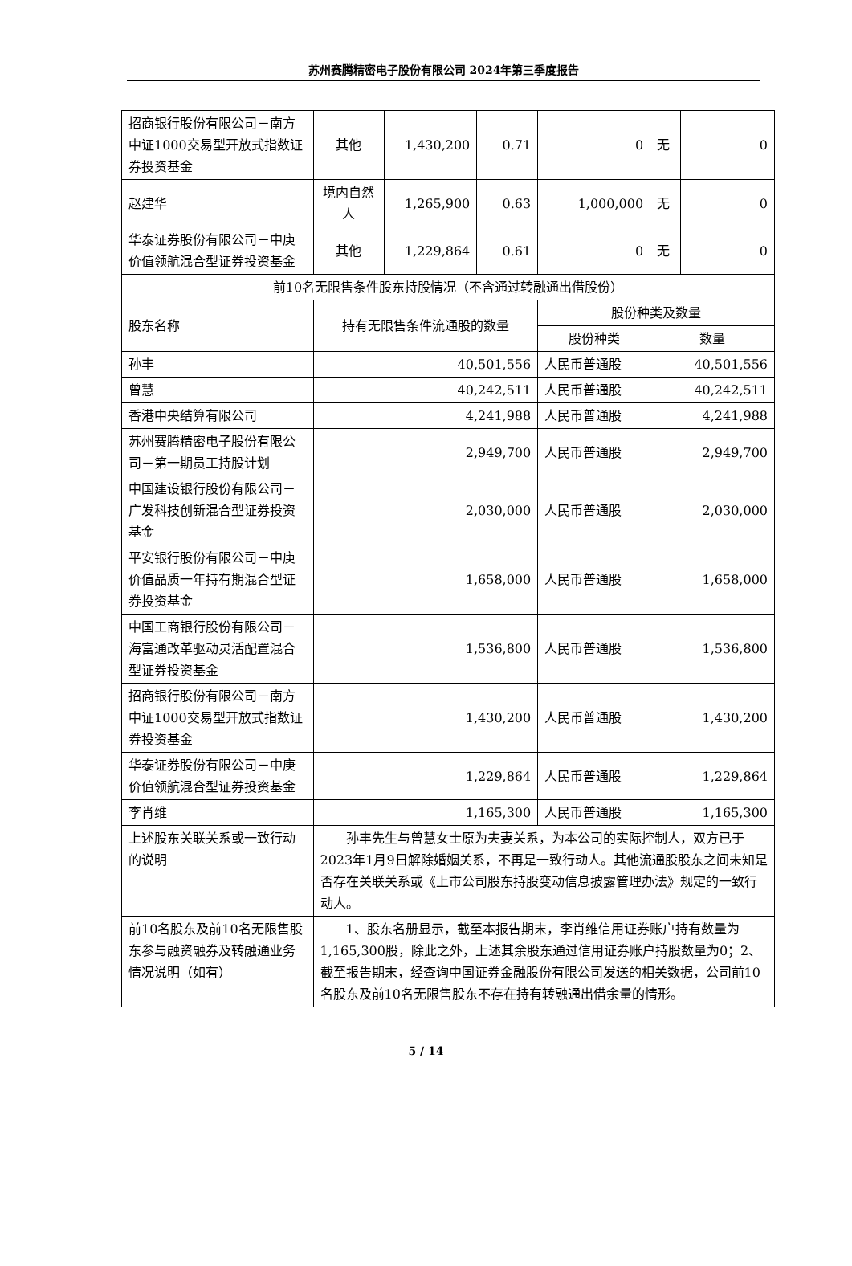苏州赛腾精密电子股份有限公司 2024年第三季度报告
| 招商银行股份有限公司－南方中证1000交易型开放式指数证券投资基金 | 其他 | 1,430,200 | 0.71 | 0 | 无 | 0 |
| 赵建华 | 境内自然人 | 1,265,900 | 0.63 | 1,000,000 | 无 | 0 |
| 华泰证券股份有限公司－中庚价值领航混合型证券投资基金 | 其他 | 1,229,864 | 0.61 | 0 | 无 | 0 |
| 前10名无限售条件股东持股情况（不含通过转融通出借股份） | | | | | | |
| 股东名称 | 持有无限售条件流通股的数量 | | | 股份种类及数量 | | |
| | | | | 股份种类 | 数量 | |
| 孙丰 | 40,501,556 | | | 人民币普通股 | 40,501,556 | |
| 曾慧 | 40,242,511 | | | 人民币普通股 | 40,242,511 | |
| 香港中央结算有限公司 | 4,241,988 | | | 人民币普通股 | 4,241,988 | |
| 苏州赛腾精密电子股份有限公司－第一期员工持股计划 | 2,949,700 | | | 人民币普通股 | 2,949,700 | |
| 中国建设银行股份有限公司－广发科技创新混合型证券投资基金 | 2,030,000 | | | 人民币普通股 | 2,030,000 | |
| 平安银行股份有限公司－中庚价值品质一年持有期混合型证券投资基金 | 1,658,000 | | | 人民币普通股 | 1,658,000 | |
| 中国工商银行股份有限公司－海富通改革驱动灵活配置混合型证券投资基金 | 1,536,800 | | | 人民币普通股 | 1,536,800 | |
| 招商银行股份有限公司－南方中证1000交易型开放式指数证券投资基金 | 1,430,200 | | | 人民币普通股 | 1,430,200 | |
| 华泰证券股份有限公司－中庚价值领航混合型证券投资基金 | 1,229,864 | | | 人民币普通股 | 1,229,864 | |
| 李肖维 | 1,165,300 | | | 人民币普通股 | 1,165,300 | |
| 上述股东关联关系或一致行动的说明 | 孙丰先生与曾慧女士原为夫妻关系，为本公司的实际控制人，双方已于2023年1月9日解除婚姻关系，不再是一致行动人。其他流通股股东之间未知是否存在关联关系或《上市公司股东持股变动信息披露管理办法》规定的一致行动人。 | | | | | |
| 前10名股东及前10名无限售股东参与融资融券及转融通业务情况说明（如有） | 1、股东名册显示，截至本报告期末，李肖维信用证券账户持有数量为1,165,300股，除此之外，上述其余股东通过信用证券账户持股数量为0；2、截至报告期末，经查询中国证券金融股份有限公司发送的相关数据，公司前10名股东及前10名无限售股东不存在持有转融通出借余量的情形。 | | | | | |
5 / 14